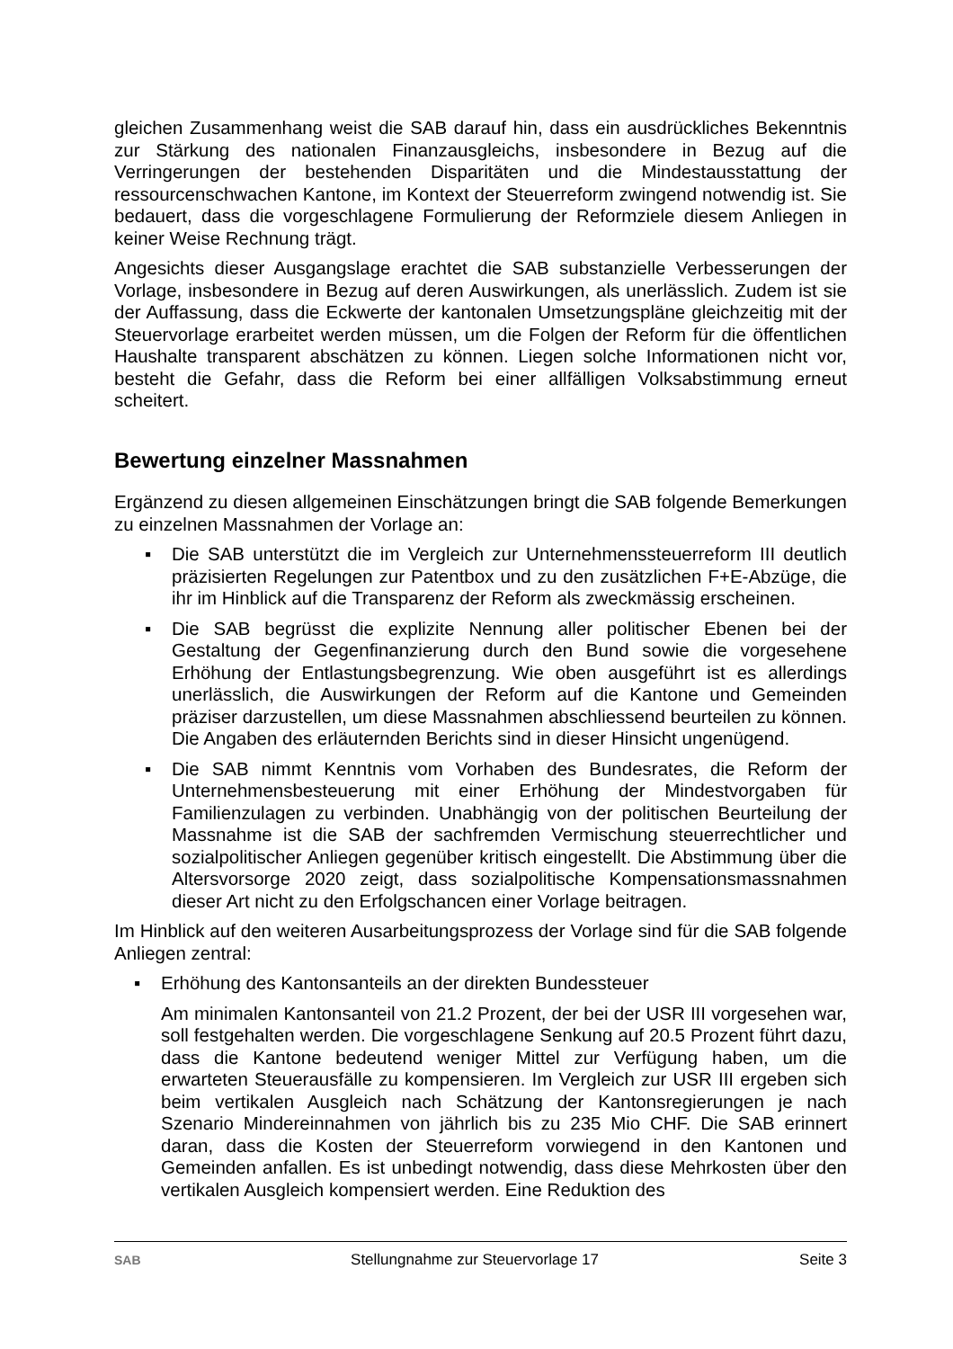gleichen Zusammenhang weist die SAB darauf hin, dass ein ausdrückliches Bekenntnis zur Stärkung des nationalen Finanzausgleichs, insbesondere in Bezug auf die Verringerungen der bestehenden Disparitäten und die Mindestausstattung der ressourcenschwachen Kantone, im Kontext der Steuerreform zwingend notwendig ist. Sie bedauert, dass die vorgeschlagene Formulierung der Reformziele diesem Anliegen in keiner Weise Rechnung trägt.
Angesichts dieser Ausgangslage erachtet die SAB substanzielle Verbesserungen der Vorlage, insbesondere in Bezug auf deren Auswirkungen, als unerlässlich. Zudem ist sie der Auffassung, dass die Eckwerte der kantonalen Umsetzungspläne gleichzeitig mit der Steuervorlage erarbeitet werden müssen, um die Folgen der Reform für die öffentlichen Haushalte transparent abschätzen zu können. Liegen solche Informationen nicht vor, besteht die Gefahr, dass die Reform bei einer allfälligen Volksabstimmung erneut scheitert.
Bewertung einzelner Massnahmen
Ergänzend zu diesen allgemeinen Einschätzungen bringt die SAB folgende Bemerkungen zu einzelnen Massnahmen der Vorlage an:
▪ Die SAB unterstützt die im Vergleich zur Unternehmenssteuerreform III deutlich präzisierten Regelungen zur Patentbox und zu den zusätzlichen F+E-Abzüge, die ihr im Hinblick auf die Transparenz der Reform als zweckmässig erscheinen.
▪ Die SAB begrüsst die explizite Nennung aller politischer Ebenen bei der Gestaltung der Gegenfinanzierung durch den Bund sowie die vorgesehene Erhöhung der Entlastungsbegrenzung. Wie oben ausgeführt ist es allerdings unerlässlich, die Auswirkungen der Reform auf die Kantone und Gemeinden präziser darzustellen, um diese Massnahmen abschliessend beurteilen zu können. Die Angaben des erläuternden Berichts sind in dieser Hinsicht ungenügend.
▪ Die SAB nimmt Kenntnis vom Vorhaben des Bundesrates, die Reform der Unternehmensbesteuerung mit einer Erhöhung der Mindestvorgaben für Familienzulagen zu verbinden. Unabhängig von der politischen Beurteilung der Massnahme ist die SAB der sachfremden Vermischung steuerrechtlicher und sozialpolitischer Anliegen gegenüber kritisch eingestellt. Die Abstimmung über die Altersvorsorge 2020 zeigt, dass sozialpolitische Kompensationsmassnahmen dieser Art nicht zu den Erfolgschancen einer Vorlage beitragen.
Im Hinblick auf den weiteren Ausarbeitungsprozess der Vorlage sind für die SAB folgende Anliegen zentral:
▪ Erhöhung des Kantonsanteils an der direkten Bundessteuer
Am minimalen Kantonsanteil von 21.2 Prozent, der bei der USR III vorgesehen war, soll festgehalten werden. Die vorgeschlagene Senkung auf 20.5 Prozent führt dazu, dass die Kantone bedeutend weniger Mittel zur Verfügung haben, um die erwarteten Steuerausfälle zu kompensieren. Im Vergleich zur USR III ergeben sich beim vertikalen Ausgleich nach Schätzung der Kantonsregierungen je nach Szenario Mindereinnahmen von jährlich bis zu 235 Mio CHF. Die SAB erinnert daran, dass die Kosten der Steuerreform vorwiegend in den Kantonen und Gemeinden anfallen. Es ist unbedingt notwendig, dass diese Mehrkosten über den vertikalen Ausgleich kompensiert werden. Eine Reduktion des
SAB Stellungnahme zur Steuervorlage 17 Seite 3